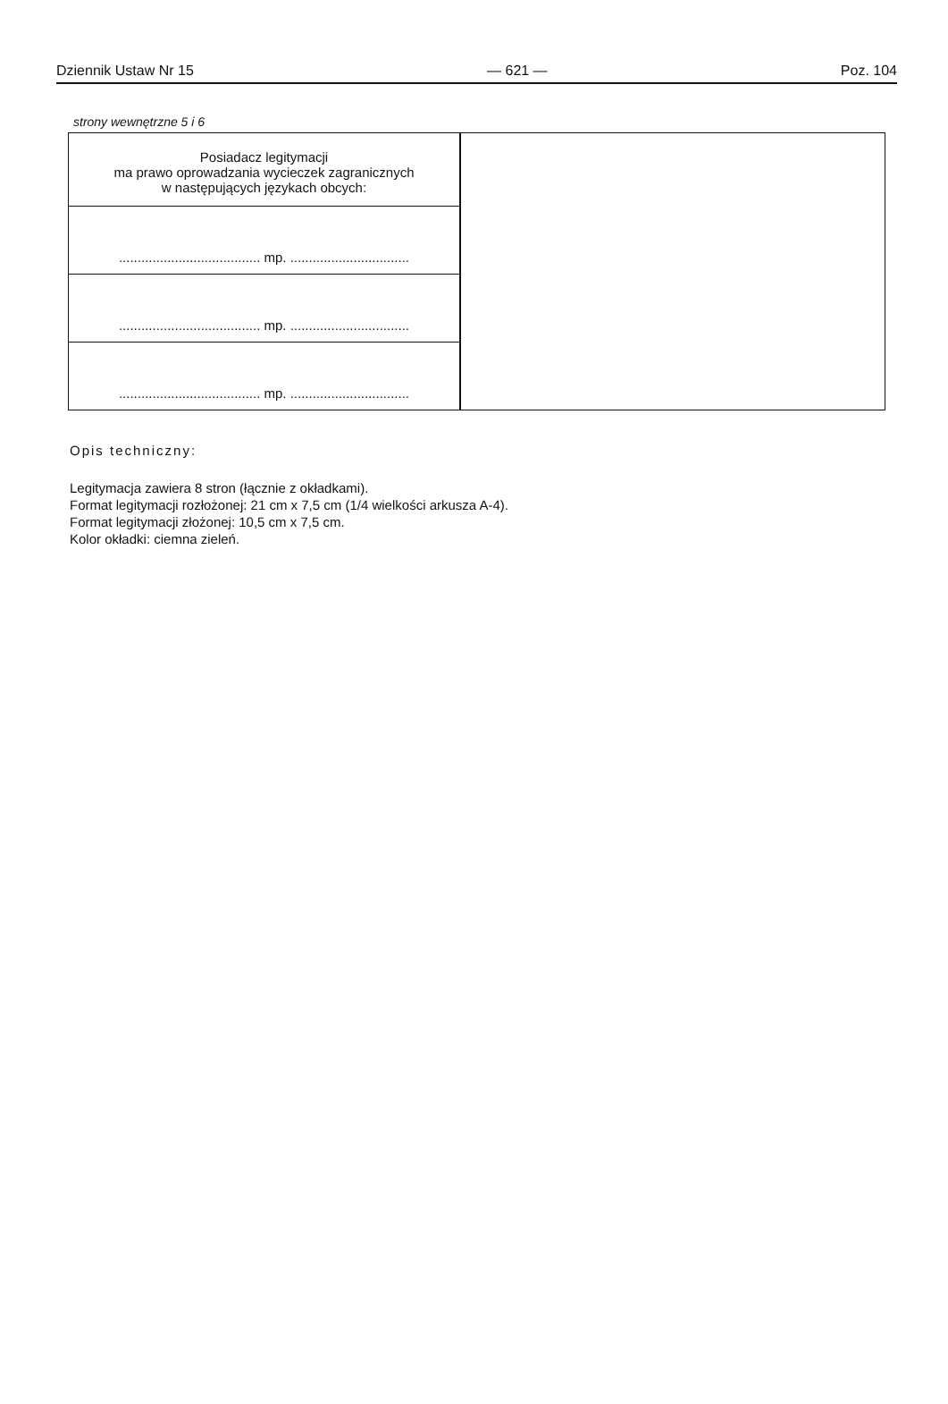Dziennik Ustaw Nr 15 — 621 — Poz. 104
strony wewnętrzne 5 i 6
| Posiadacz legitymacji ma prawo oprowadzania wycieczek zagranicznych w następujących językach obcych: | |
| ...................................... mp. ................................ | |
| ...................................... mp. ................................ | |
| ...................................... mp. ................................ | |
Opis techniczny:
Legitymacja zawiera 8 stron (łącznie z okładkami).
Format legitymacji rozłożonej: 21 cm x 7,5 cm (1/4 wielkości arkusza A-4).
Format legitymacji złożonej: 10,5 cm x 7,5 cm.
Kolor okładki: ciemna zieleń.